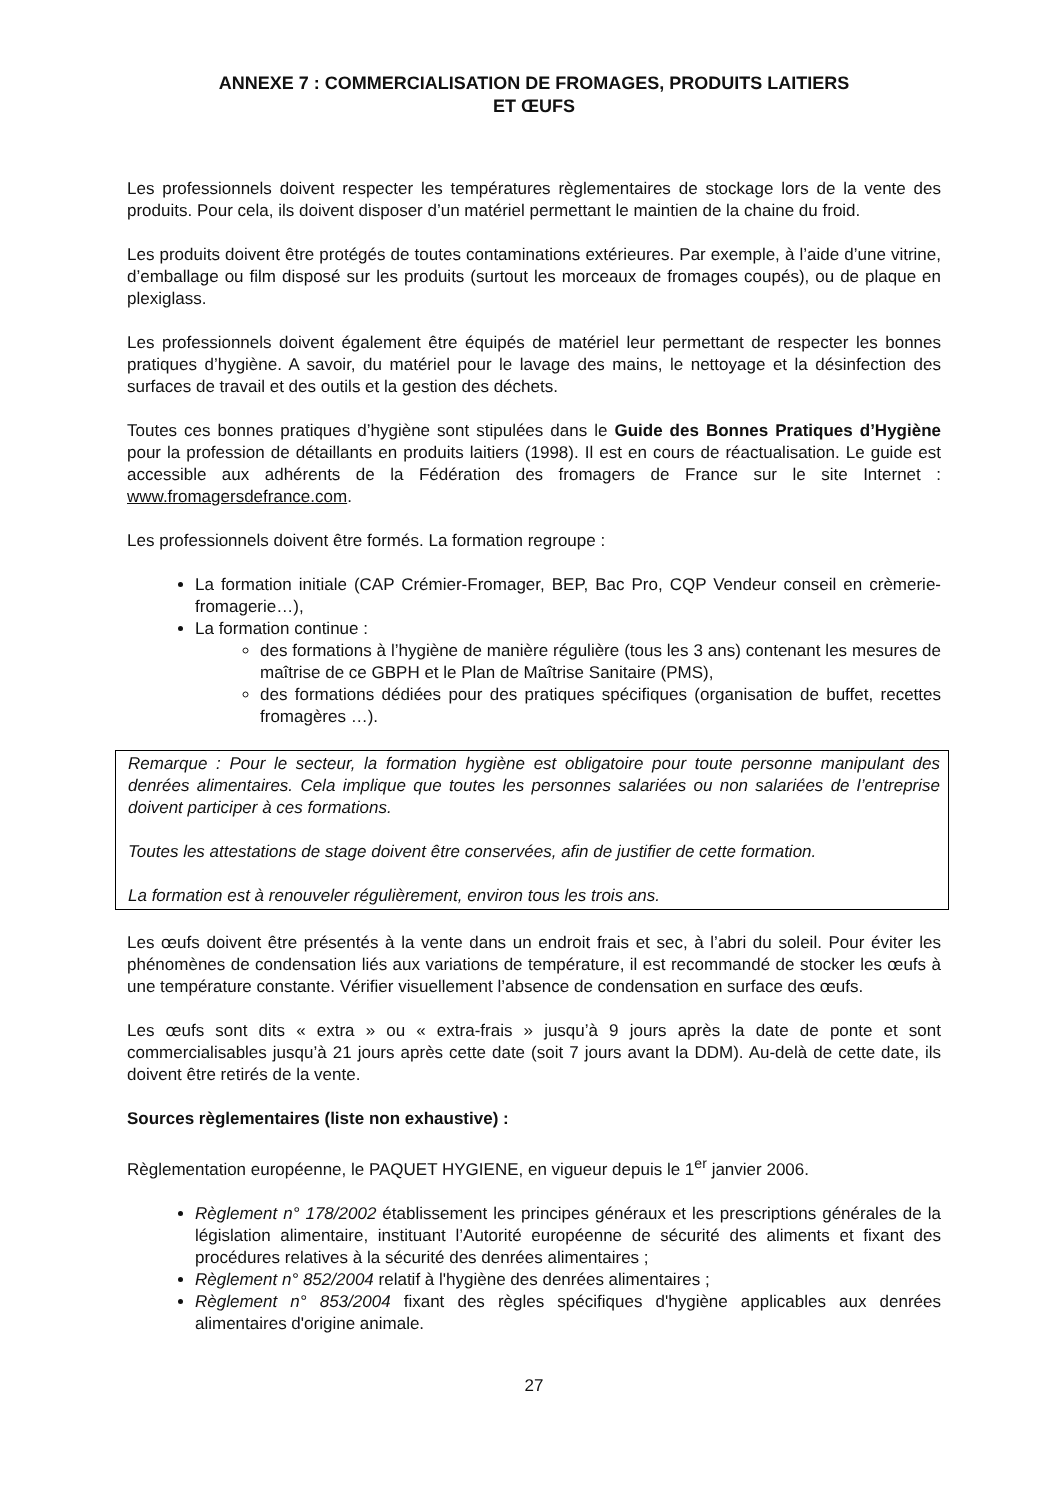ANNEXE 7 : COMMERCIALISATION DE FROMAGES, PRODUITS LAITIERS
ET ŒUFS
Les professionnels doivent respecter les températures règlementaires de stockage lors de la vente des produits. Pour cela, ils doivent disposer d’un matériel permettant le maintien de la chaine du froid.
Les produits doivent être protégés de toutes contaminations extérieures. Par exemple, à l’aide d’une vitrine, d’emballage ou film disposé sur les produits (surtout les morceaux de fromages coupés), ou de plaque en plexiglass.
Les professionnels doivent également être équipés de matériel leur permettant de respecter les bonnes pratiques d’hygiène. A savoir, du matériel pour le lavage des mains, le nettoyage et la désinfection des surfaces de travail et des outils et la gestion des déchets.
Toutes ces bonnes pratiques d’hygiène sont stipulées dans le Guide des Bonnes Pratiques d’Hygiène pour la profession de détaillants en produits laitiers (1998). Il est en cours de réactualisation. Le guide est accessible aux adhérents de la Fédération des fromagers de France sur le site Internet : www.fromagersdefrance.com.
Les professionnels doivent être formés. La formation regroupe :
La formation initiale (CAP Crémier-Fromager, BEP, Bac Pro, CQP Vendeur conseil en crèmerie-fromagerie…),
La formation continue :
des formations à l’hygiène de manière régulière (tous les 3 ans) contenant les mesures de maîtrise de ce GBPH et le Plan de Maîtrise Sanitaire (PMS),
des formations dédiées pour des pratiques spécifiques (organisation de buffet, recettes fromagères …).
Remarque : Pour le secteur, la formation hygiène est obligatoire pour toute personne manipulant des denrées alimentaires. Cela implique que toutes les personnes salariées ou non salariées de l’entreprise doivent participer à ces formations.
Toutes les attestations de stage doivent être conservées, afin de justifier de cette formation.
La formation est à renouveler régulièrement, environ tous les trois ans.
Les œufs doivent être présentés à la vente dans un endroit frais et sec, à l’abri du soleil. Pour éviter les phénomènes de condensation liés aux variations de température, il est recommandé de stocker les œufs à une température constante. Vérifier visuellement l’absence de condensation en surface des œufs.
Les œufs sont dits « extra » ou « extra-frais » jusqu’à 9 jours après la date de ponte et sont commercialisables jusqu’à 21 jours après cette date (soit 7 jours avant la DDM). Au-delà de cette date, ils doivent être retirés de la vente.
Sources règlementaires (liste non exhaustive) :
Règlementation européenne, le PAQUET HYGIENE, en vigueur depuis le 1<sup>er</sup> janvier 2006.
Règlement n° 178/2002 établissement les principes généraux et les prescriptions générales de la législation alimentaire, instituant l’Autorité européenne de sécurité des aliments et fixant des procédures relatives à la sécurité des denrées alimentaires ;
Règlement n° 852/2004 relatif à l'hygiène des denrées alimentaires ;
Règlement n° 853/2004 fixant des règles spécifiques d'hygiène applicables aux denrées alimentaires d'origine animale.
27